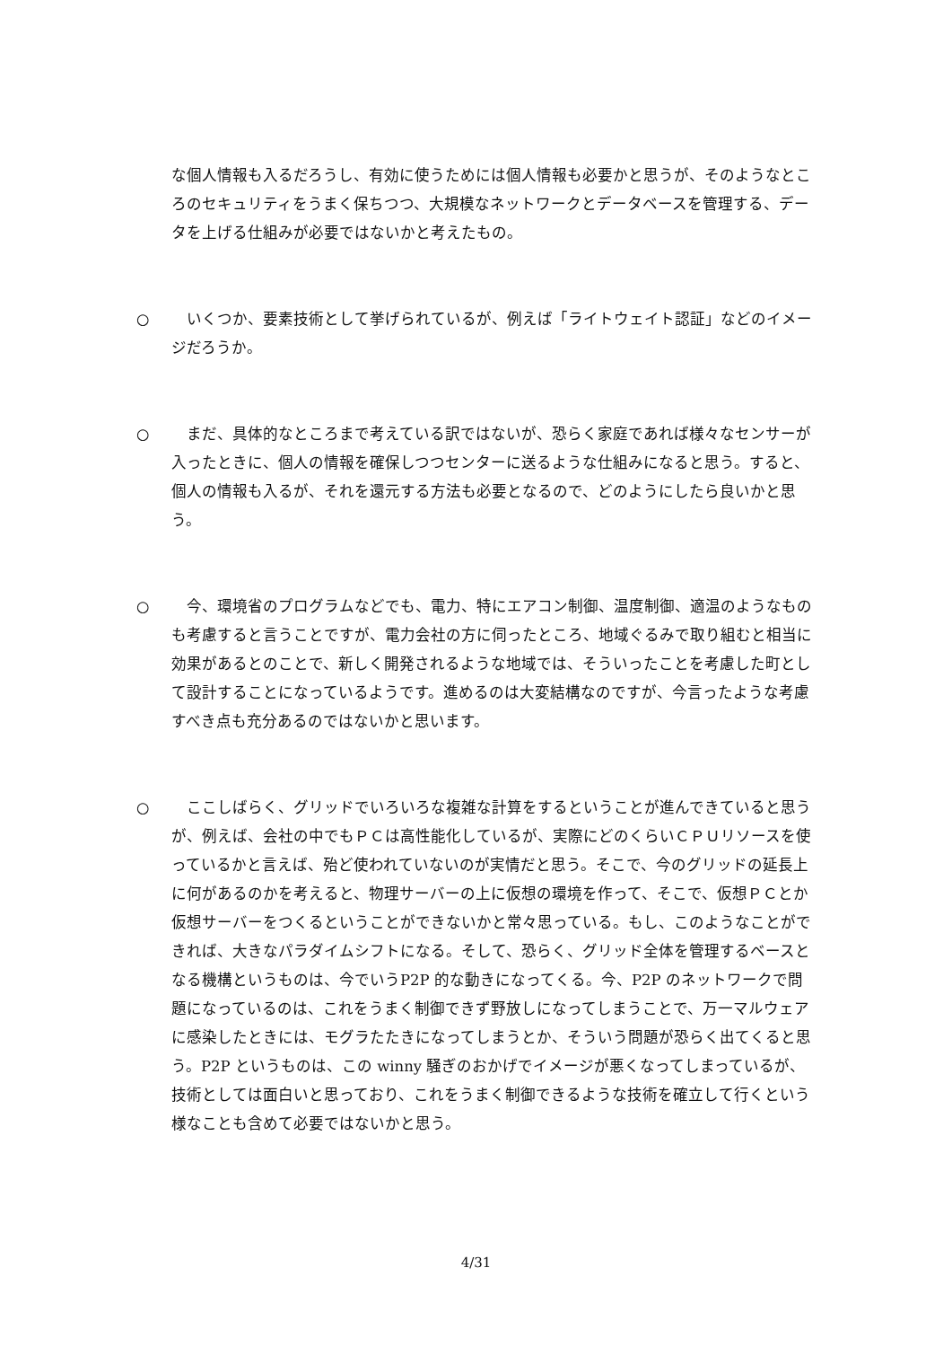な個人情報も入るだろうし、有効に使うためには個人情報も必要かと思うが、そのようなところのセキュリティをうまく保ちつつ、大規模なネットワークとデータベースを管理する、データを上げる仕組みが必要ではないかと考えたもの。
○ いくつか、要素技術として挙げられているが、例えば「ライトウェイト認証」などのイメージだろうか。
○ まだ、具体的なところまで考えている訳ではないが、恐らく家庭であれば様々なセンサーが入ったときに、個人の情報を確保しつつセンターに送るような仕組みになると思う。すると、個人の情報も入るが、それを還元する方法も必要となるので、どのようにしたら良いかと思う。
○ 今、環境省のプログラムなどでも、電力、特にエアコン制御、温度制御、適温のようなものも考慮すると言うことですが、電力会社の方に伺ったところ、地域ぐるみで取り組むと相当に効果があるとのことで、新しく開発されるような地域では、そういったことを考慮した町として設計することになっているようです。進めるのは大変結構なのですが、今言ったような考慮すべき点も充分あるのではないかと思います。
○ ここしばらく、グリッドでいろいろな複雑な計算をするということが進んできていると思うが、例えば、会社の中でもＰＣは高性能化しているが、実際にどのくらいＣＰＵリソースを使っているかと言えば、殆ど使われていないのが実情だと思う。そこで、今のグリッドの延長上に何があるのかを考えると、物理サーバーの上に仮想の環境を作って、そこで、仮想ＰＣとか仮想サーバーをつくるということができないかと常々思っている。もし、このようなことができれば、大きなパラダイムシフトになる。そして、恐らく、グリッド全体を管理するベースとなる機構というものは、今でいうP2P 的な動きになってくる。今、P2P のネットワークで問題になっているのは、これをうまく制御できず野放しになってしまうことで、万一マルウェアに感染したときには、モグラたたきになってしまうとか、そういう問題が恐らく出てくると思う。P2P というものは、この winny 騒ぎのおかげでイメージが悪くなってしまっているが、技術としては面白いと思っており、これをうまく制御できるような技術を確立して行くという様なことも含めて必要ではないかと思う。
4/31